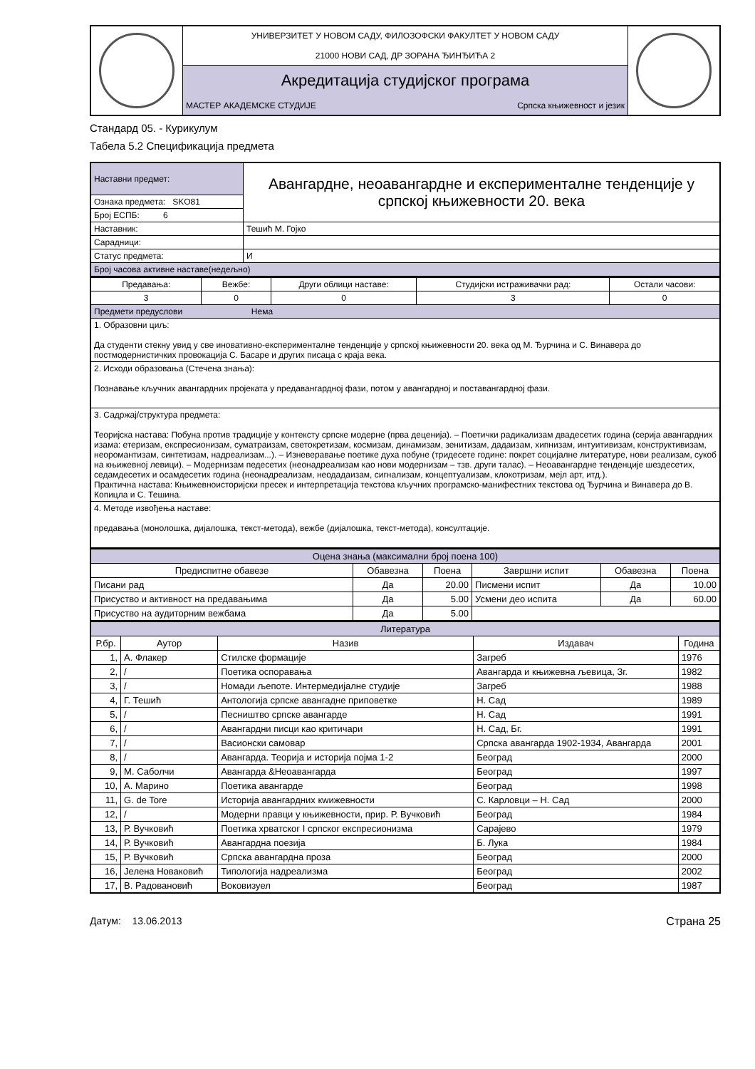| | УНИВЕРЗИТЕТ У НОВОМ САДУ, ФИЛОЗОФСКИ ФАКУЛТЕТ У НОВОМ САДУ 21000 НОВИ САД, ДР ЗОРАНА ЂИНЂИЋА 2 | |
| | Акредитација студијског програма | |
| | МАСТЕР АКАДЕМСКЕ СТУДИЈЕ Српска књижевност и језик | |
Стандард 05. - Курикулум
Табела 5.2 Спецификација предмета
| Наставни предмет: | Авангардне, неоавангардне и експерименталне тенденције у српској књижевности 20. века |
| Ознака предмета: SKO81 | |
| Број ЕСПБ: 6 | |
| Наставник: | Тешић М. Гојко |
| Сарадници: | |
| Статус предмета: | И |
| Број часова активне наставе(недељно) | |
| Предавања: | Вежбе: | Други облици наставе: | Студијски истраживачки рад: | Остали часови: |
| 3 | 0 | 0 | 3 | 0 |
| Предмети предуслови Нема | | | | |
| 1. Образовни циљ: Да студенти стекну увид у све иновативно-експерименталне тенденције у српској књижевности 20. века од М. Ђурчина и С. Винавера до постмодернистичких провокација С. Басаре и других писаца с краја века. | | | | |
| 2. Исходи образовања (Стечена знања): Познавање кључних авангардних пројеката у предавангардној фази, потом у авангардној и поставангардној фази. | | | | |
| 3. Садржај/структура предмета: Теоријска настава: Побуна против традиције у контексту српске модерне (прва деценија). – Поетички радикализам двадесетих година (серија авангардних изама: етеризам, експресионизам, суматраизам, светокретизам, космизам, динамизам, зенитизам, дадаизам, хипнизам, интуитивизам, конструктивизам, неоромантизам, синтетизам, надреализам...). – Изневеравање поетике духа побуне (тридесете године: покрет социјалне литературе, нови реализам, сукоб на књижевној левици). – Модернизам педесетих (неонадреализам као нови модернизам – тзв. други талас). – Неоавангардне тенденције шездесетих, седамдесетих и осамдесетих година (неонадреализам, неодадаизам, сигнализам, концептуализам, клокотризам, мејл арт, итд.). Практична настава: Књижевноисторијски пресек и интерпретација текстова кључних програмско-манифестних текстова од Ђурчина и Винавера до В. Копицла и С. Тешина. | | | | |
| 4. Методе извођења наставе: предавања (монолошка, дијалошка, текст-метода), вежбе (дијалошка, текст-метода), консултације. | | | | |
| Оцена знања (максимални број поена 100) | | | | | |
| Предиспитне обавезе | Обавезна | Поена | Завршни испит | Обавезна | Поена |
| Писани рад | Да | 20.00 | Писмени испит | Да | 10.00 |
| Присуство и активност на предавањима | Да | 5.00 | Усмени део испита | Да | 60.00 |
| Присуство на аудиторним вежбама | Да | 5.00 | | | |
| Литература | | | | |
| Р.бр. | Аутор | Назив | Издавач | Година |
| 1, | А. Флакер | Стилске формације | Загреб | 1976 |
| 2, | / | Поетика оспоравања | Авангарда и књижевна љевица, Зг. | 1982 |
| 3, | / | Номади љепоте. Интермедијалне студије | Загреб | 1988 |
| 4, | Г. Тешић | Антологија српске авангадне приповетке | Н. Сад | 1989 |
| 5, | / | Песништво српске авангарде | Н. Сад | 1991 |
| 6, | / | Авангардни писци као критичари | Н. Сад, Бг. | 1991 |
| 7, | / | Васионски самовар | Српска авангарда 1902-1934, Авангарда | 2001 |
| 8, | / | Авангарда. Теорија и историја појма 1-2 | Београд | 2000 |
| 9, | М. Саболчи | Авангарда &Неоавангарда | Београд | 1997 |
| 10, | А. Марино | Поетика авангарде | Београд | 1998 |
| 11, | G. de Tore | Историја авангардних кwижевности | С. Карловци – Н. Сад | 2000 |
| 12, | / | Модерни правци у књижевности, прир. Р. Вучковић | Београд | 1984 |
| 13, | Р. Вучковић | Поетика хрватског I српског експресионизма | Сарајево | 1979 |
| 14, | Р. Вучковић | Авангардна поезија | Б. Лука | 1984 |
| 15, | Р. Вучковић | Српска авангардна проза | Београд | 2000 |
| 16, | Јелена Новаковић | Типологија надреализма | Београд | 2002 |
| 17, | В. Радовановић | Воковизуел | Београд | 1987 |
Датум: 13.06.2013 Страна 25